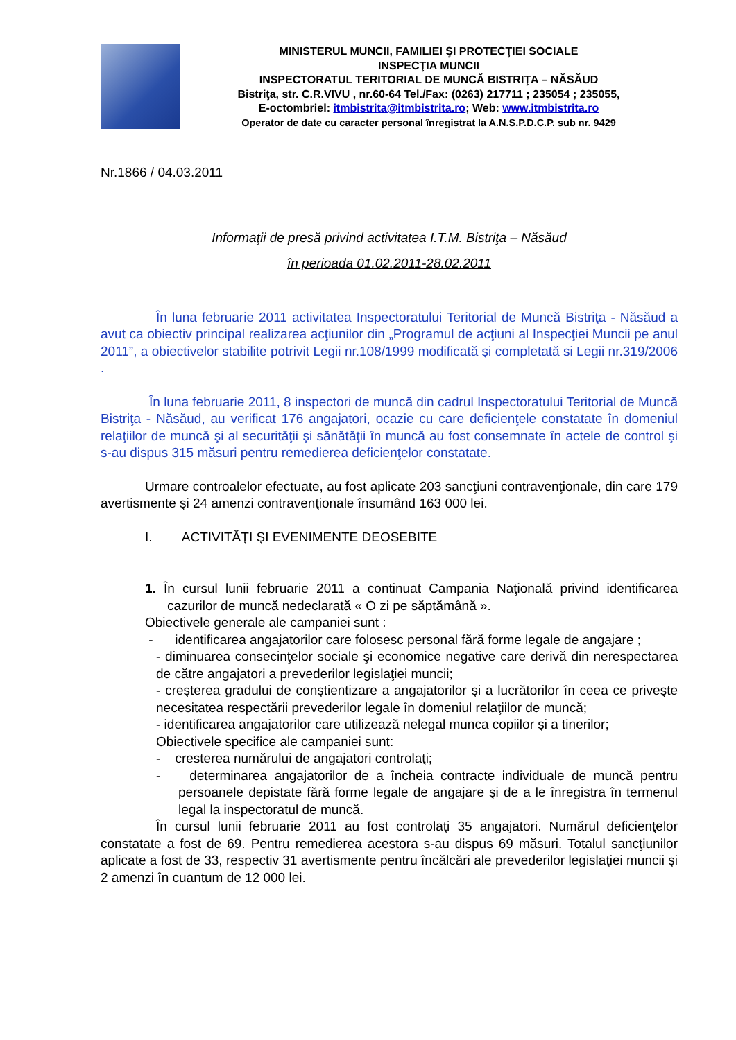MINISTERUL MUNCII, FAMILIEI ŞI PROTECŢIEI SOCIALE
INSPECŢIA MUNCII
INSPECTORATUL TERITORIAL DE MUNCĂ BISTRIŢA – NĂSĂUD
Bistriţa, str. C.R.VIVU , nr.60-64 Tel./Fax: (0263) 217711 ; 235054 ; 235055,
E-octombriel: itmbistrita@itmbistrita.ro; Web: www.itmbistrita.ro
Operator de date cu caracter personal înregistrat la A.N.S.P.D.C.P. sub nr. 9429
Nr.1866 / 04.03.2011
Informaţii de presă privind activitatea I.T.M. Bistriţa – Năsăud
în perioada 01.02.2011-28.02.2011
În luna februarie 2011 activitatea Inspectoratului Teritorial de Muncă Bistriţa - Năsăud a avut ca obiectiv principal realizarea acţiunilor din „Programul de acţiuni al Inspecţiei Muncii pe anul 2011”, a obiectivelor stabilite potrivit Legii nr.108/1999 modificată şi completată si Legii nr.319/2006 .
În luna februarie 2011, 8 inspectori de muncă din cadrul Inspectoratului Teritorial de Muncă Bistriţa - Năsăud, au verificat 176 angajatori, ocazie cu care deficienţele constatate în domeniul relaţiilor de muncă şi al securităţii şi sănătăţii în muncă au fost consemnate în actele de control şi s-au dispus 315 măsuri pentru remedierea deficienţelor constatate.
Urmare controalelor efectuate, au fost aplicate 203 sancţiuni contravenţionale, din care 179 avertismente şi 24 amenzi contravenţionale însumând 163 000 lei.
I. ACTIVITĂŢI ŞI EVENIMENTE DEOSEBITE
1. În cursul lunii februarie 2011 a continuat Campania Naţională privind identificarea cazurilor de muncă nedeclarată « O zi pe săptămână ».
Obiectivele generale ale campaniei sunt :
- identificarea angajatorilor care folosesc personal fără forme legale de angajare ;
- diminuarea consecinţelor sociale şi economice negative care derivă din nerespectarea de către angajatori a prevederilor legislaţiei muncii;
- creşterea gradului de conştientizare a angajatorilor şi a lucrătorilor în ceea ce priveşte necesitatea respectării prevederilor legale în domeniul relaţiilor de muncă;
- identificarea angajatorilor care utilizează nelegal munca copiilor şi a tinerilor;
Obiectivele specifice ale campaniei sunt:
- cresterea numărului de angajatori controlaţi;
- determinarea angajatorilor de a încheia contracte individuale de muncă pentru persoanele depistate fără forme legale de angajare şi de a le înregistra în termenul legal la inspectoratul de muncă.
În cursul lunii februarie 2011 au fost controlaţi 35 angajatori. Numărul deficienţelor constatate a fost de 69. Pentru remedierea acestora s-au dispus 69 măsuri. Totalul sancţiunilor aplicate a fost de 33, respectiv 31 avertismente pentru încălcări ale prevederilor legislaţiei muncii şi 2 amenzi în cuantum de 12 000 lei.